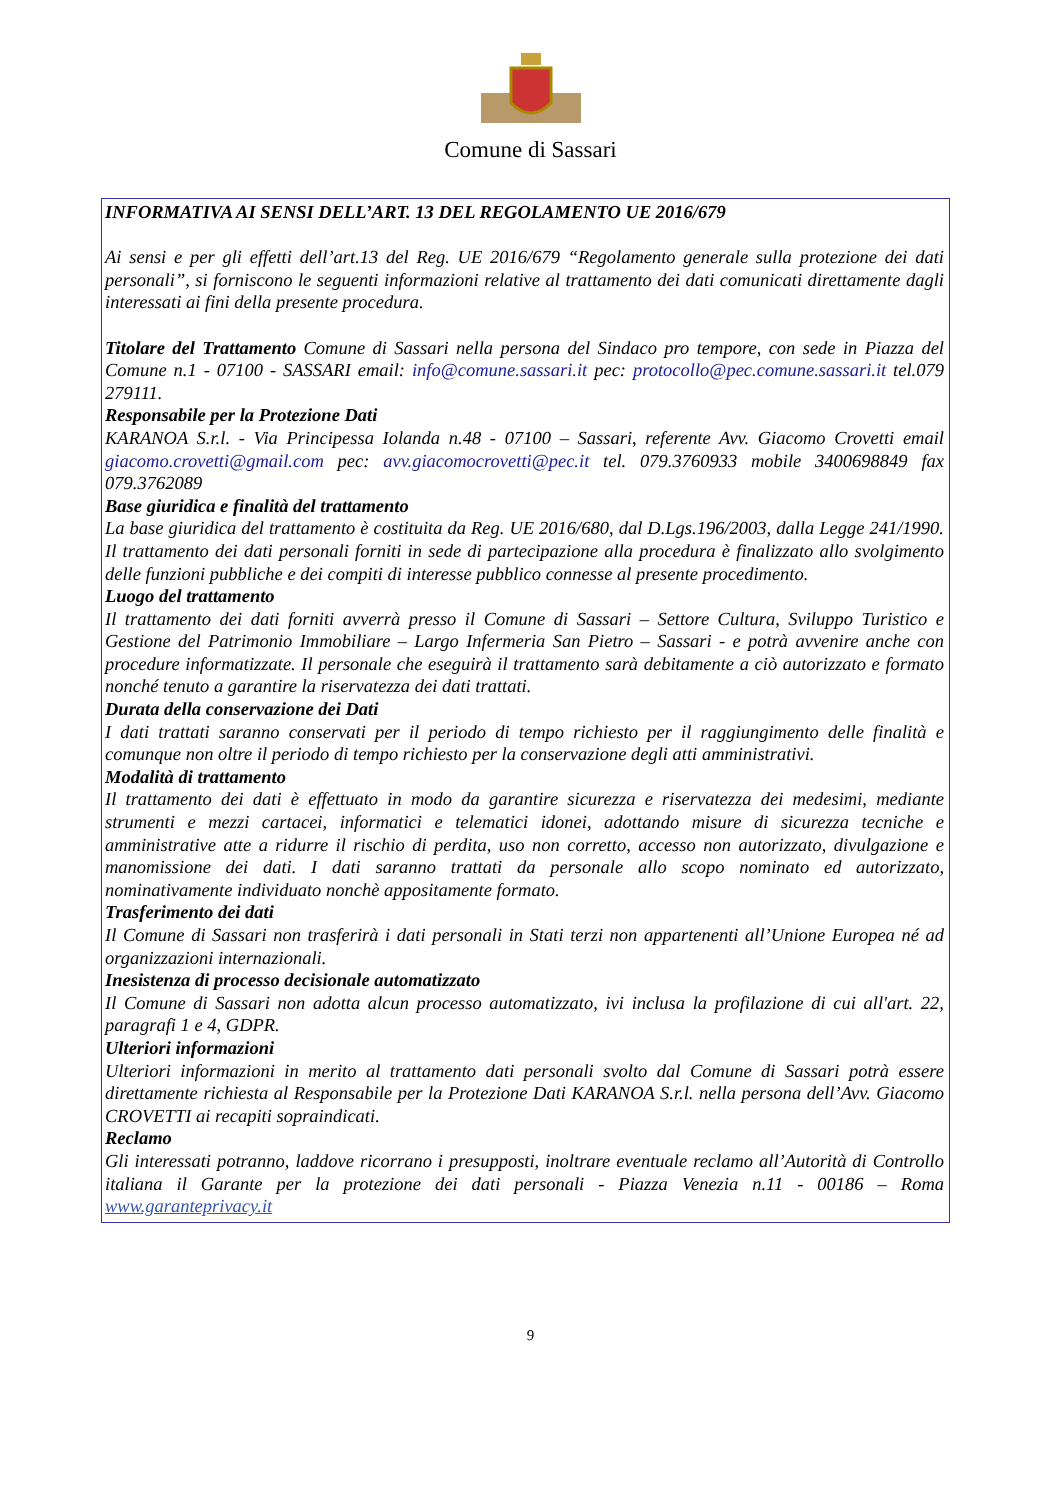Comune di Sassari
INFORMATIVA AI SENSI DELL’ART. 13 DEL REGOLAMENTO UE 2016/679
Ai sensi e per gli effetti dell’art.13 del Reg. UE 2016/679 “Regolamento generale sulla protezione dei dati personali”, si forniscono le seguenti informazioni relative al trattamento dei dati comunicati direttamente dagli interessati ai fini della presente procedura.
Titolare del Trattamento Comune di Sassari nella persona del Sindaco pro tempore, con sede in Piazza del Comune n.1 - 07100 - SASSARI email: info@comune.sassari.it pec: protocollo@pec.comune.sassari.it tel.079 279111.
Responsabile per la Protezione Dati
KARANOA S.r.l. - Via Principessa Iolanda n.48 - 07100 – Sassari, referente Avv. Giacomo Crovetti email giacomo.crovetti@gmail.com pec: avv.giacomocrovetti@pec.it tel. 079.3760933 mobile 3400698849 fax 079.3762089
Base giuridica e finalità del trattamento
La base giuridica del trattamento è costituita da Reg. UE 2016/680, dal D.Lgs.196/2003, dalla Legge 241/1990. Il trattamento dei dati personali forniti in sede di partecipazione alla procedura è finalizzato allo svolgimento delle funzioni pubbliche e dei compiti di interesse pubblico connesse al presente procedimento.
Luogo del trattamento
Il trattamento dei dati forniti avverrà presso il Comune di Sassari – Settore Cultura, Sviluppo Turistico e Gestione del Patrimonio Immobiliare – Largo Infermeria San Pietro – Sassari - e potrà avvenire anche con procedure informatizzate. Il personale che eseguirà il trattamento sarà debitamente a ciò autorizzato e formato nonché tenuto a garantire la riservatezza dei dati trattati.
Durata della conservazione dei Dati
I dati trattati saranno conservati per il periodo di tempo richiesto per il raggiungimento delle finalità e comunque non oltre il periodo di tempo richiesto per la conservazione degli atti amministrativi.
Modalità di trattamento
Il trattamento dei dati è effettuato in modo da garantire sicurezza e riservatezza dei medesimi, mediante strumenti e mezzi cartacei, informatici e telematici idonei, adottando misure di sicurezza tecniche e amministrative atte a ridurre il rischio di perdita, uso non corretto, accesso non autorizzato, divulgazione e manomissione dei dati. I dati saranno trattati da personale allo scopo nominato ed autorizzato, nominativamente individuato nonchè appositamente formato.
Trasferimento dei dati
Il Comune di Sassari non trasferirà i dati personali in Stati terzi non appartenenti all’Unione Europea né ad organizzazioni internazionali.
Inesistenza di processo decisionale automatizzato
Il Comune di Sassari non adotta alcun processo automatizzato, ivi inclusa la profilazione di cui all'art. 22, paragrafi 1 e 4, GDPR.
Ulteriori informazioni
Ulteriori informazioni in merito al trattamento dati personali svolto dal Comune di Sassari potrà essere direttamente richiesta al Responsabile per la Protezione Dati KARANOA S.r.l. nella persona dell’Avv. Giacomo CROVETTI ai recapiti sopraindicati.
Reclamo
Gli interessati potranno, laddove ricorrano i presupposti, inoltrare eventuale reclamo all’Autorità di Controllo italiana il Garante per la protezione dei dati personali - Piazza Venezia n.11 - 00186 – Roma www.garanteprivacy.it
9